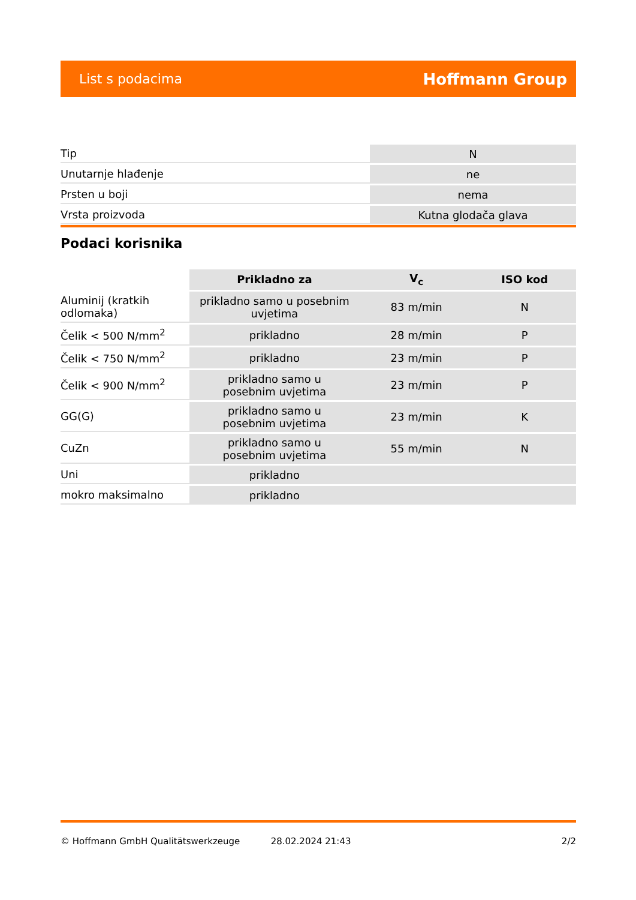List s podacima Hoffmann Group
| Tip | N |
| Unutarnje hlađenje | ne |
| Prsten u boji | nema |
| Vrsta proizvoda | Kutna glodača glava |
Podaci korisnika
| | Prikladno za | V<sub>c</sub> | ISO kod |
| --- | --- | --- | --- |
| Aluminij (kratkih odlomaka) | prikladno samo u posebnim uvjetima | 83 m/min | N |
| Čelik < 500 N/mm<sup>2</sup> | prikladno | 28 m/min | P |
| Čelik < 750 N/mm<sup>2</sup> | prikladno | 23 m/min | P |
| Čelik < 900 N/mm<sup>2</sup> | prikladno samo u posebnim uvjetima | 23 m/min | P |
| GG(G) | prikladno samo u posebnim uvjetima | 23 m/min | K |
| CuZn | prikladno samo u posebnim uvjetima | 55 m/min | N |
| Uni | prikladno | | |
| mokro maksimalno | prikladno | | |
© Hoffmann GmbH Qualitätswerkzeuge 28.02.2024 21:43 2/2